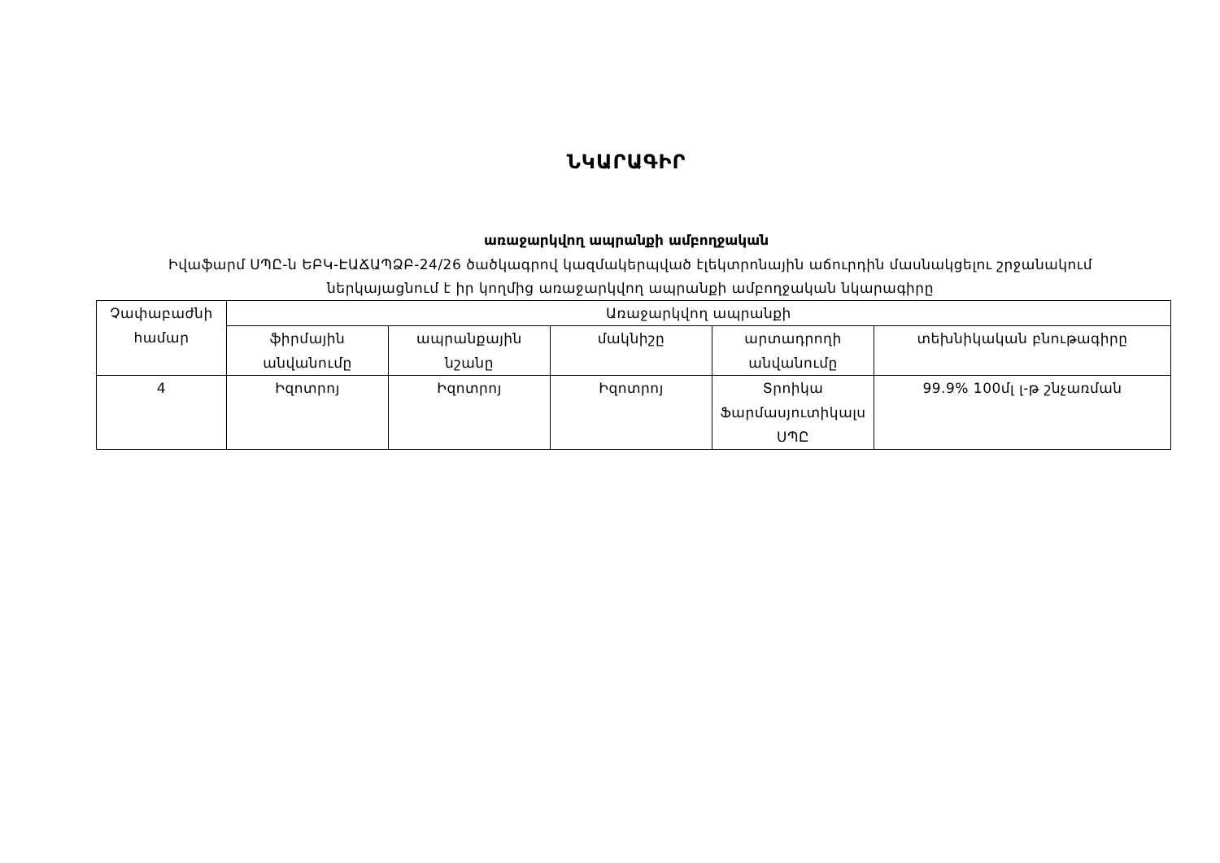ՆԿԱՐԱԳԻՐ
առաջարկվող ապրանքի ամբողջական
Իվաֆարմ ՍՊԸ-ն ԵԲԿ-ԷԱՃԱՊՁԲ-24/26 ծածկագրով կազմակերպված էլեկտրոնային աճուրդին մասնակցելու շրջանակում ներկայացնում է իր կողմից առաջարկվող ապրանքի ամբողջական նկարագիրը
| Չափաբաժնի համար | Առաջարկվող ապրանքի | | | | |
| --- | --- | --- | --- | --- | --- |
| | ֆիրմային անվանումը | ապրանքային նշանը | մակնիշը | արտադրողի անվանումը | տեխնիկական բնութագիրը |
| 4 | Իզոտրոյ | Իզոտրոյ | Իզոտրոյ | Տրոիկա Ֆարմասյուտիկալս ՍՊԸ | 99.9% 100մլ լ-թ շնչառման |